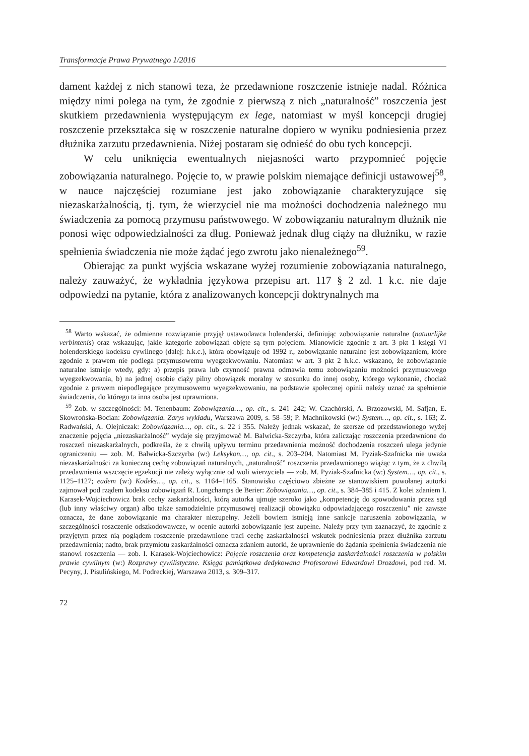Transformacje Prawa Prywatnego 1/2016
dament każdej z nich stanowi teza, że przedawnione roszczenie istnieje nadal. Różnica między nimi polega na tym, że zgodnie z pierwszą z nich „naturalność” roszczenia jest skutkiem przedawnienia występującym ex lege, natomiast w myśl koncepcji drugiej roszczenie przekształca się w roszczenie naturalne dopiero w wyniku podniesienia przez dłużnika zarzutu przedawnienia. Niżej postaram się odnieść do obu tych koncepcji.
W celu uniknięcia ewentualnych niejasności warto przypomnieć pojęcie zobowiązania naturalnego. Pojęcie to, w prawie polskim niemające definicji ustawowej<sup>58</sup>, w nauce najczęściej rozumiane jest jako zobowiązanie charakteryzujące się niezaskarżalnością, tj. tym, że wierzyciel nie ma możności dochodzenia należnego mu świadczenia za pomocą przymusu państwowego. W zobowiązaniu naturalnym dłużnik nie ponosi więc odpowiedzialności za dług. Ponieważ jednak dług ciąży na dłużniku, w razie spełnienia świadczenia nie może żądać jego zwrotu jako nienależnego<sup>59</sup>.
Obierając za punkt wyjścia wskazane wyżej rozumienie zobowiązania naturalnego, należy zauważyć, że wykładnia językowa przepisu art. 117 § 2 zd. 1 k.c. nie daje odpowiedzi na pytanie, która z analizowanych koncepcji doktrynalnych ma
<sup>58</sup> Warto wskazać, że odmienne rozwiązanie przyjął ustawodawca holenderski, definiując zobowiązanie naturalne (natuurlijke verbintenis) oraz wskazując, jakie kategorie zobowiązań objęte są tym pojęciem. Mianowicie zgodnie z art. 3 pkt 1 księgi VI holenderskiego kodeksu cywilnego (dalej: h.k.c.), która obowiązuje od 1992 r., zobowiązanie naturalne jest zobowiązaniem, które zgodnie z prawem nie podlega przymusowemu wyegzekwowaniu. Natomiast w art. 3 pkt 2 h.k.c. wskazano, że zobowiązanie naturalne istnieje wtedy, gdy: a) przepis prawa lub czynność prawna odmawia temu zobowiązaniu możności przymusowego wyegzekwowania, b) na jednej osobie ciąży pilny obowiązek moralny w stosunku do innej osoby, którego wykonanie, chociaż zgodnie z prawem niepodlegające przymusowemu wyegzekwowaniu, na podstawie społecznej opinii należy uznać za spełnienie świadczenia, do którego ta inna osoba jest uprawniona.
<sup>59</sup> Zob. w szczególności: M. Tenenbaum: Zobowiązania…, op. cit., s. 241–242; W. Czachórski, A. Brzozowski, M. Safjan, E. Skowrońska-Bocian: Zobowiązania. Zarys wykładu, Warszawa 2009, s. 58–59; P. Machnikowski (w:) System…, op. cit., s. 163; Z. Radwański, A. Olejniczak: Zobowiązania…, op. cit., s. 22 i 355. Należy jednak wskazać, że szersze od przedstawionego wyżej znaczenie pojęcia „niezaskarżalność” wydaje się przyjmować M. Balwicka-Szczyrba, która zaliczając roszczenia przedawnione do roszczeń niezaskarżalnych, podkreśla, że z chwilą upływu terminu przedawnienia możność dochodzenia roszczeń ulega jedynie ograniczeniu — zob. M. Balwicka-Szczyrba (w:) Leksykon…, op. cit., s. 203–204. Natomiast M. Pyziak-Szafnicka nie uważa niezaskarżalności za konieczną cechę zobowiązań naturalnych, „naturalność” roszczenia przedawnionego wiążąc z tym, że z chwilą przedawnienia wszczęcie egzekucji nie zależy wyłącznie od woli wierzyciela — zob. M. Pyziak-Szafnicka (w:) System…, op. cit., s. 1125–1127; eadem (w:) Kodeks…, op. cit., s. 1164–1165. Stanowisko częściowo zbieżne ze stanowiskiem powołanej autorki zajmował pod rządem kodeksu zobowiązań R. Longchamps de Berier: Zobowiązania…, op. cit., s. 384–385 i 415. Z kolei zdaniem I. Karasek-Wojciechowicz brak cechy zaskarżalności, którą autorka ujmuje szeroko jako „kompetencję do spowodowania przez sąd (lub inny właściwy organ) albo także samodzielnie przymusowej realizacji obowiązku odpowiadającego roszczeniu” nie zawsze oznacza, że dane zobowiązanie ma charakter niezupełny. Jeżeli bowiem istnieją inne sankcje naruszenia zobowiązania, w szczególności roszczenie odszkodowawcze, w ocenie autorki zobowiązanie jest zupełne. Należy przy tym zaznaczyć, że zgodnie z przyjętym przez nią poglądem roszczenie przedawnione traci cechę zaskarżalności wskutek podniesienia przez dłużnika zarzutu przedawnienia; nadto, brak przymiotu zaskarżalności oznacza zdaniem autorki, że uprawnienie do żądania spełnienia świadczenia nie stanowi roszczenia — zob. I. Karasek-Wojciechowicz: Pojęcie roszczenia oraz kompetencja zaskarżalności roszczenia w polskim prawie cywilnym (w:) Rozprawy cywilistyczne. Księga pamiątkowa dedykowana Profesorowi Edwardowi Drozdowi, pod red. M. Pecyny, J. Pisulińskiego, M. Podreckiej, Warszawa 2013, s. 309–317.
72